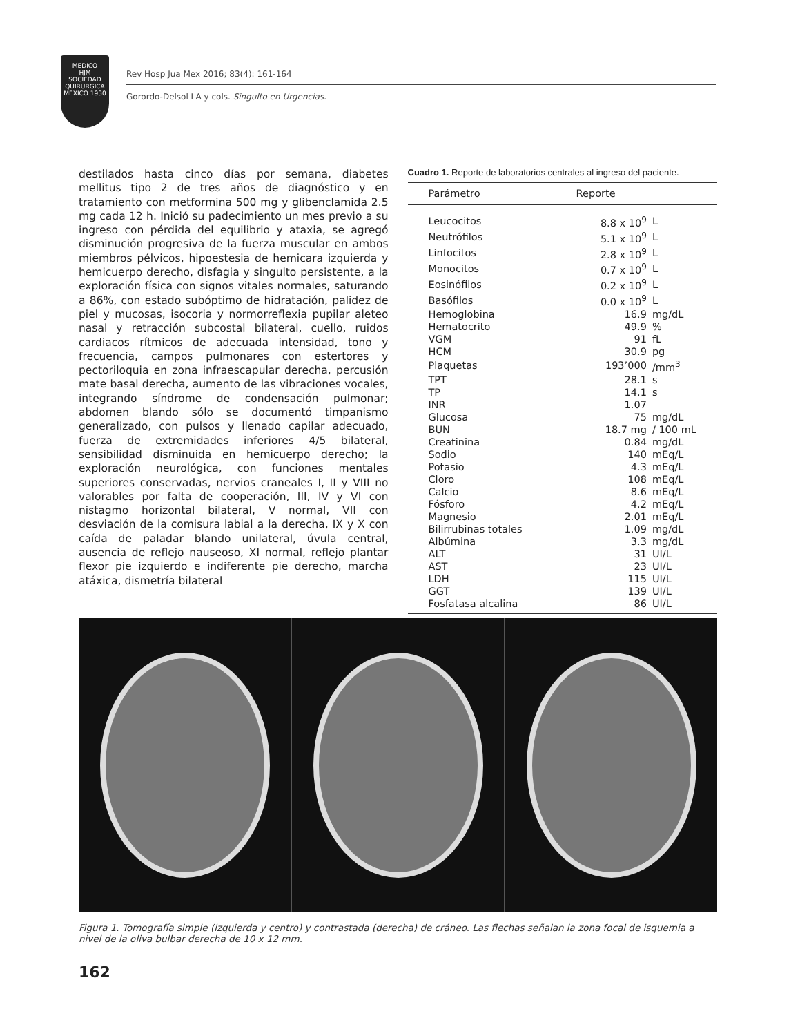MEDICO
HJM
SOCIEDAD QUIRURGICA
MEXICO 1930
Rev Hosp Jua Mex 2016; 83(4): 161-164
Gorordo-Delsol LA y cols. Singulto en Urgencias.
destilados hasta cinco días por semana, diabetes mellitus tipo 2 de tres años de diagnóstico y en tratamiento con metformina 500 mg y glibenclamida 2.5 mg cada 12 h. Inició su padecimiento un mes previo a su ingreso con pérdida del equilibrio y ataxia, se agregó disminución progresiva de la fuerza muscular en ambos miembros pélvicos, hipoestesia de hemicara izquierda y hemicuerpo derecho, disfagia y singulto persistente, a la exploración física con signos vitales normales, saturando a 86%, con estado subóptimo de hidratación, palidez de piel y mucosas, isocoria y normorreflexia pupilar aleteo nasal y retracción subcostal bilateral, cuello, ruidos cardiacos rítmicos de adecuada intensidad, tono y frecuencia, campos pulmonares con estertores y pectoriloquia en zona infraescapular derecha, percusión mate basal derecha, aumento de las vibraciones vocales, integrando síndrome de condensación pulmonar; abdomen blando sólo se documentó timpanismo generalizado, con pulsos y llenado capilar adecuado, fuerza de extremidades inferiores 4/5 bilateral, sensibilidad disminuida en hemicuerpo derecho; la exploración neurológica, con funciones mentales superiores conservadas, nervios craneales I, II y VIII no valorables por falta de cooperación, III, IV y VI con nistagmo horizontal bilateral, V normal, VII con desviación de la comisura labial a la derecha, IX y X con caída de paladar blando unilateral, úvula central, ausencia de reflejo nauseoso, XI normal, reflejo plantar flexor pie izquierdo e indiferente pie derecho, marcha atáxica, dismetría bilateral
Cuadro 1. Reporte de laboratorios centrales al ingreso del paciente.
| Parámetro | Reporte | |
| --- | --- | --- |
| Leucocitos | 8.8 x 10<sup>9</sup> | L |
| Neutrófilos | 5.1 x 10<sup>9</sup> | L |
| Linfocitos | 2.8 x 10<sup>9</sup> | L |
| Monocitos | 0.7 x 10<sup>9</sup> | L |
| Eosinófilos | 0.2 x 10<sup>9</sup> | L |
| Basófilos | 0.0 x 10<sup>9</sup> | L |
| Hemoglobina | 16.9 | mg/dL |
| Hematocrito | 49.9 | % |
| VGM | 91 | fL |
| HCM | 30.9 | pg |
| Plaquetas | 193’000 | /mm<sup>3</sup> |
| TPT | 28.1 | s |
| TP | 14.1 | s |
| INR | 1.07 | |
| Glucosa | 75 | mg/dL |
| BUN | 18.7 mg | / 100 mL |
| Creatinina | 0.84 | mg/dL |
| Sodio | 140 | mEq/L |
| Potasio | 4.3 | mEq/L |
| Cloro | 108 | mEq/L |
| Calcio | 8.6 | mEq/L |
| Fósforo | 4.2 | mEq/L |
| Magnesio | 2.01 | mEq/L |
| Bilirrubinas totales | 1.09 | mg/dL |
| Albúmina | 3.3 | mg/dL |
| ALT | 31 | UI/L |
| AST | 23 | UI/L |
| LDH | 115 | UI/L |
| GGT | 139 | UI/L |
| Fosfatasa alcalina | 86 | UI/L |
Figura 1. Tomografía simple (izquierda y centro) y contrastada (derecha) de cráneo. Las flechas señalan la zona focal de isquemia a nivel de la oliva bulbar derecha de 10 x 12 mm.
162